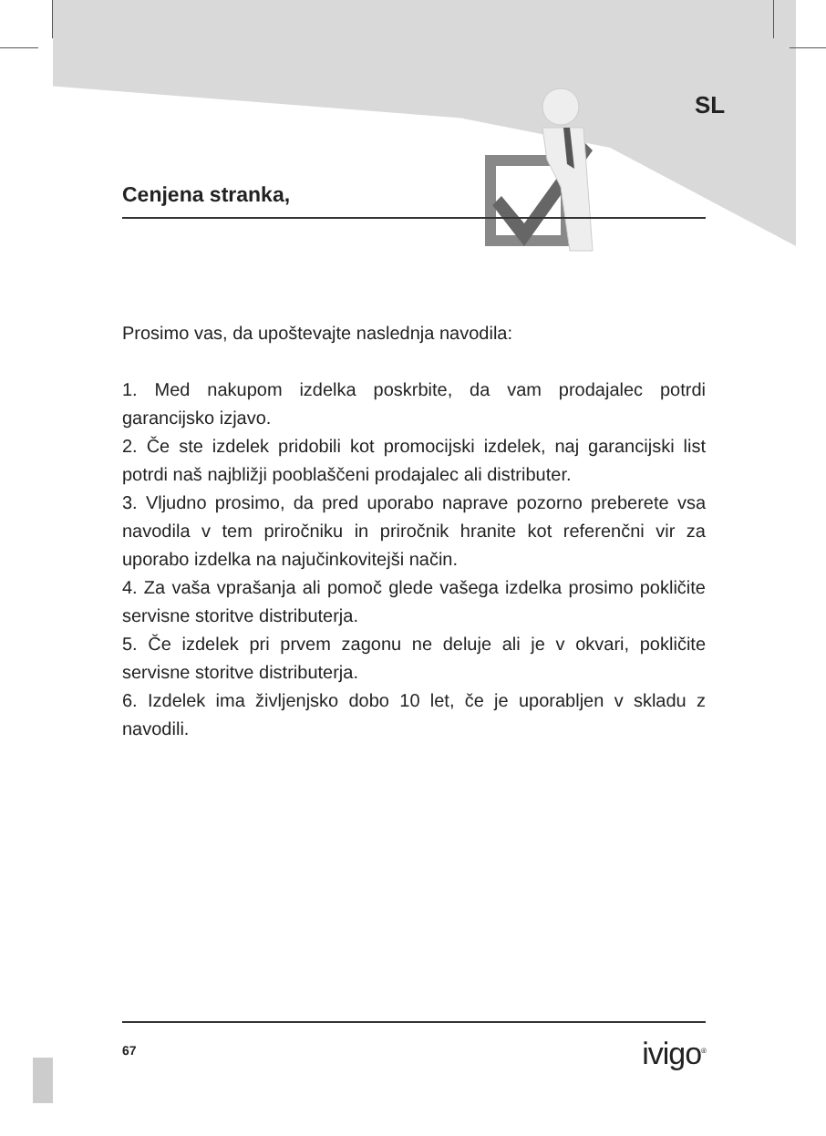SL
Cenjena stranka,
Prosimo vas, da upoštevajte naslednja navodila:
1. Med nakupom izdelka poskrbite, da vam prodajalec potrdi garancijsko izjavo.
2. Če ste izdelek pridobili kot promocijski izdelek, naj garancijski list potrdi naš najbližji pooblaščeni prodajalec ali distributer.
3. Vljudno prosimo, da pred uporabo naprave pozorno preberete vsa navodila v tem priročniku in priročnik hranite kot referenčni vir za uporabo izdelka na najučinkovitejši način.
4. Za vaša vprašanja ali pomoč glede vašega izdelka prosimo pokličite servisne storitve distributerja.
5. Če izdelek pri prvem zagonu ne deluje ali je v okvari, pokličite servisne storitve distributerja.
6. Izdelek ima življenjsko dobo 10 let, če je uporabljen v skladu z navodili.
67 ivigo<sup>®</sup>